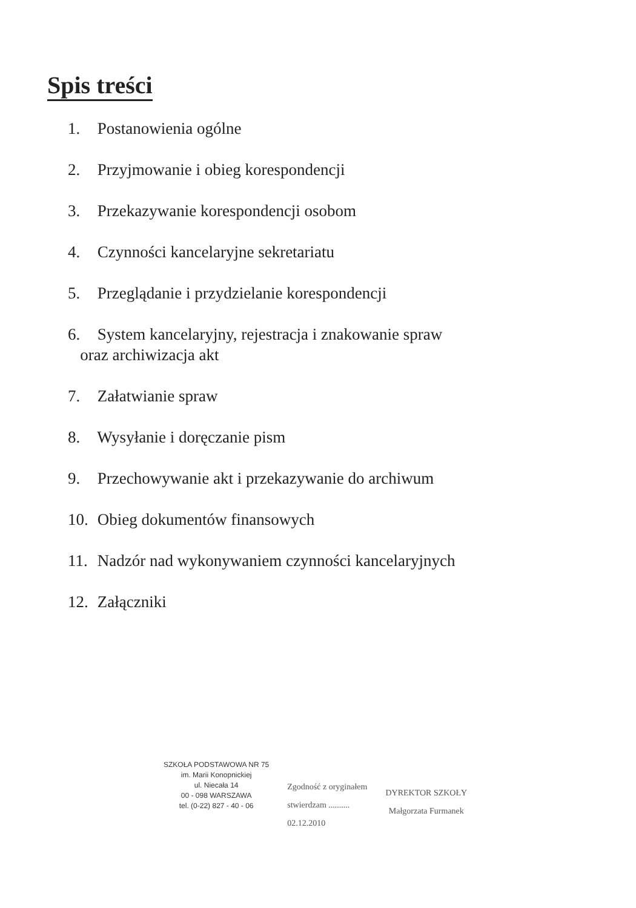Spis treści
1. Postanowienia ogólne
2. Przyjmowanie i obieg korespondencji
3. Przekazywanie korespondencji osobom
4. Czynności kancelaryjne sekretariatu
5. Przeglądanie i przydzielanie korespondencji
6. System kancelaryjny, rejestracja i znakowanie spraw
oraz archiwizacja akt
7. Załatwianie spraw
8. Wysyłanie i doręczanie pism
9. Przechowywanie akt i przekazywanie do archiwum
10. Obieg dokumentów finansowych
11. Nadzór nad wykonywaniem czynności kancelaryjnych
12. Załączniki
SZKOŁA PODSTAWOWA NR 75
im. Marii Konopnickiej
ul. Niecała 14
00 - 098 WARSZAWA
tel. (0-22) 827 - 40 - 06
Zgodność z oryginałem
stwierdzam ..........
02.12.2010
DYREKTOR SZKOŁY
Małgorzata Furmanek